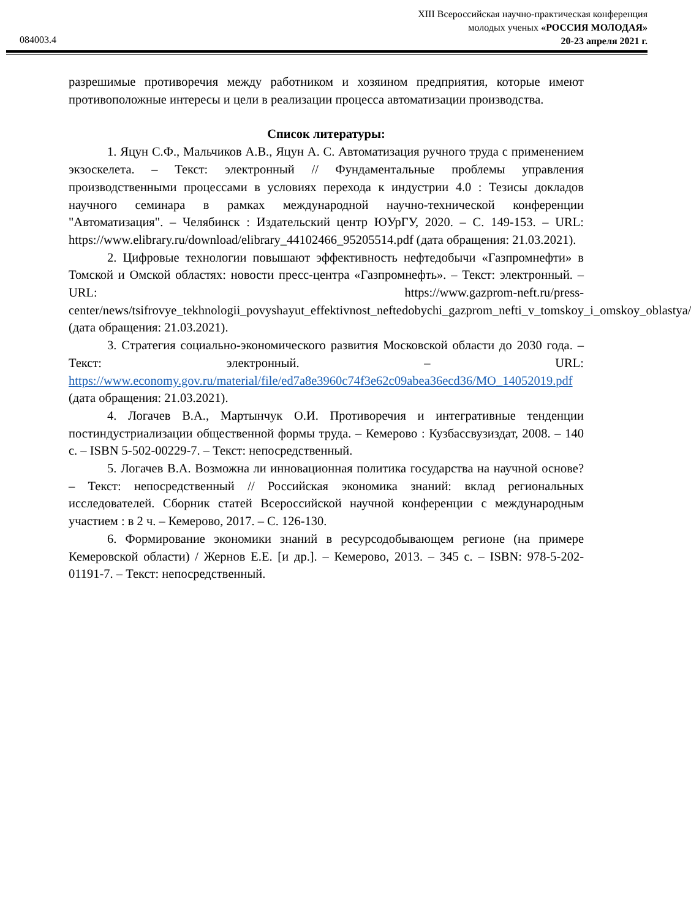XIII Всероссийская научно-практическая конференция
молодых ученых «РОССИЯ МОЛОДАЯ»
20-23 апреля 2021 г.
084003.4
разрешимые противоречия между работником и хозяином предприятия, которые имеют противоположные интересы и цели в реализации процесса автоматизации производства.
Список литературы:
1. Яцун С.Ф., Мальчиков А.В., Яцун А. С. Автоматизация ручного труда с применением экзоскелета. – Текст: электронный // Фундаментальные проблемы управления производственными процессами в условиях перехода к индустрии 4.0 : Тезисы докладов научного семинара в рамках международной научно-технической конференции "Автоматизация". – Челябинск : Издательский центр ЮУрГУ, 2020. – С. 149-153. – URL: https://www.elibrary.ru/download/elibrary_44102466_95205514.pdf (дата обращения: 21.03.2021).
2. Цифровые технологии повышают эффективность нефтедобычи «Газпромнефти» в Томской и Омской областях: новости пресс-центра «Газпромнефть». – Текст: электронный. – URL: https://www.gazprom-neft.ru/press-center/news/tsifrovye_tekhnologii_povyshayut_effektivnost_neftedobychi_gazprom_nefti_v_tomskoy_i_omskoy_oblastya/ (дата обращения: 21.03.2021).
3. Стратегия социально-экономического развития Московской области до 2030 года. – Текст: электронный. – URL: https://www.economy.gov.ru/material/file/ed7a8e3960c74f3e62c09abea36ecd36/MO_14052019.pdf (дата обращения: 21.03.2021).
4. Логачев В.А., Мартынчук О.И. Противоречия и интегративные тенденции постиндустриализации общественной формы труда. – Кемерово : Кузбассвузиздат, 2008. – 140 с. – ISBN 5-502-00229-7. – Текст: непосредственный.
5. Логачев В.А. Возможна ли инновационная политика государства на научной основе? – Текст: непосредственный // Российская экономика знаний: вклад региональных исследователей. Сборник статей Всероссийской научной конференции с международным участием : в 2 ч. – Кемерово, 2017. – С. 126-130.
6. Формирование экономики знаний в ресурсодобывающем регионе (на примере Кемеровской области) / Жернов Е.Е. [и др.]. – Кемерово, 2013. – 345 с. – ISBN: 978-5-202-01191-7. – Текст: непосредственный.